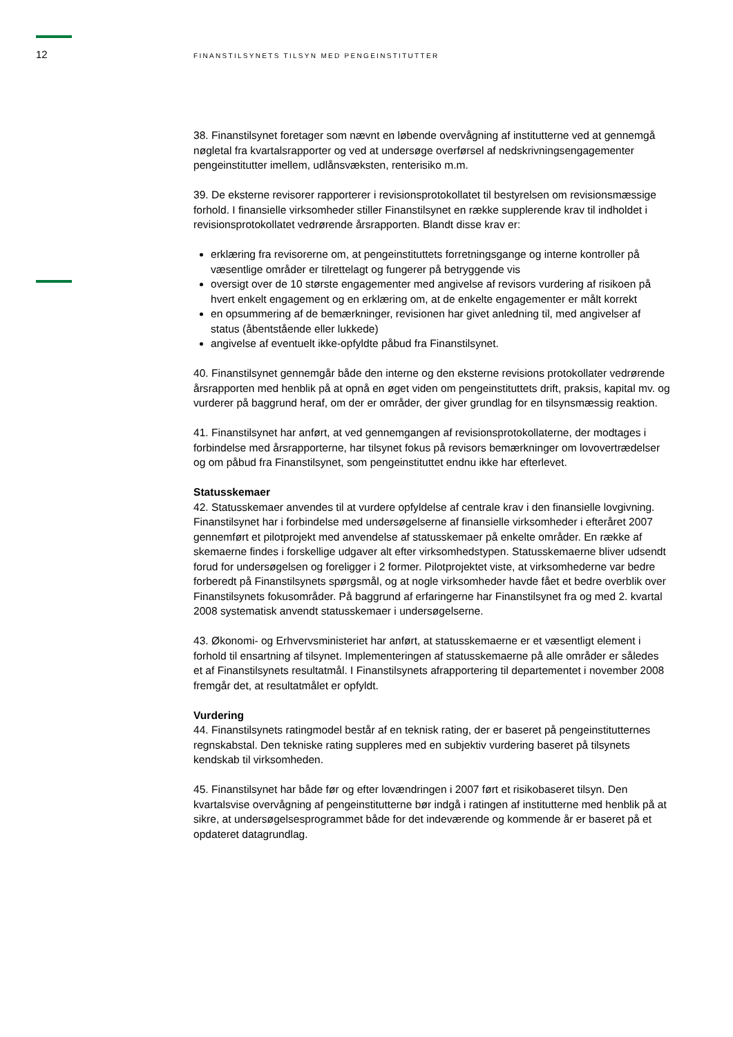12
FINANSTILSYNETS TILSYN MED PENGEINSTITUTTER
38. Finanstilsynet foretager som nævnt en løbende overvågning af institutterne ved at gennemgå nøgletal fra kvartalsrapporter og ved at undersøge overførsel af nedskrivningsengagementer pengeinstitutter imellem, udlånsvæksten, renterisiko m.m.
39. De eksterne revisorer rapporterer i revisionsprotokollatet til bestyrelsen om revisionsmæssige forhold. I finansielle virksomheder stiller Finanstilsynet en række supplerende krav til indholdet i revisionsprotokollatet vedrørende årsrapporten. Blandt disse krav er:
erklæring fra revisorerne om, at pengeinstituttets forretningsgange og interne kontroller på væsentlige områder er tilrettelagt og fungerer på betryggende vis
oversigt over de 10 største engagementer med angivelse af revisors vurdering af risikoen på hvert enkelt engagement og en erklæring om, at de enkelte engagementer er målt korrekt
en opsummering af de bemærkninger, revisionen har givet anledning til, med angivelser af status (åbentstående eller lukkede)
angivelse af eventuelt ikke-opfyldte påbud fra Finanstilsynet.
40. Finanstilsynet gennemgår både den interne og den eksterne revisions protokollater vedrørende årsrapporten med henblik på at opnå en øget viden om pengeinstituttets drift, praksis, kapital mv. og vurderer på baggrund heraf, om der er områder, der giver grundlag for en tilsynsmæssig reaktion.
41. Finanstilsynet har anført, at ved gennemgangen af revisionsprotokollaterne, der modtages i forbindelse med årsrapporterne, har tilsynet fokus på revisors bemærkninger om lovovertrædelser og om påbud fra Finanstilsynet, som pengeinstituttet endnu ikke har efterlevet.
Statusskemaer
42. Statusskemaer anvendes til at vurdere opfyldelse af centrale krav i den finansielle lovgivning. Finanstilsynet har i forbindelse med undersøgelserne af finansielle virksomheder i efteråret 2007 gennemført et pilotprojekt med anvendelse af statusskemaer på enkelte områder. En række af skemaerne findes i forskellige udgaver alt efter virksomhedstypen. Statusskemaerne bliver udsendt forud for undersøgelsen og foreligger i 2 former. Pilotprojektet viste, at virksomhederne var bedre forberedt på Finanstilsynets spørgsmål, og at nogle virksomheder havde fået et bedre overblik over Finanstilsynets fokusområder. På baggrund af erfaringerne har Finanstilsynet fra og med 2. kvartal 2008 systematisk anvendt statusskemaer i undersøgelserne.
43. Økonomi- og Erhvervsministeriet har anført, at statusskemaerne er et væsentligt element i forhold til ensartning af tilsynet. Implementeringen af statusskemaerne på alle områder er således et af Finanstilsynets resultatmål. I Finanstilsynets afrapportering til departementet i november 2008 fremgår det, at resultatmålet er opfyldt.
Vurdering
44. Finanstilsynets ratingmodel består af en teknisk rating, der er baseret på pengeinstitutternes regnskabstal. Den tekniske rating suppleres med en subjektiv vurdering baseret på tilsynets kendskab til virksomheden.
45. Finanstilsynet har både før og efter lovændringen i 2007 ført et risikobaseret tilsyn. Den kvartalsvise overvågning af pengeinstitutterne bør indgå i ratingen af institutterne med henblik på at sikre, at undersøgelsesprogrammet både for det indeværende og kommende år er baseret på et opdateret datagrundlag.